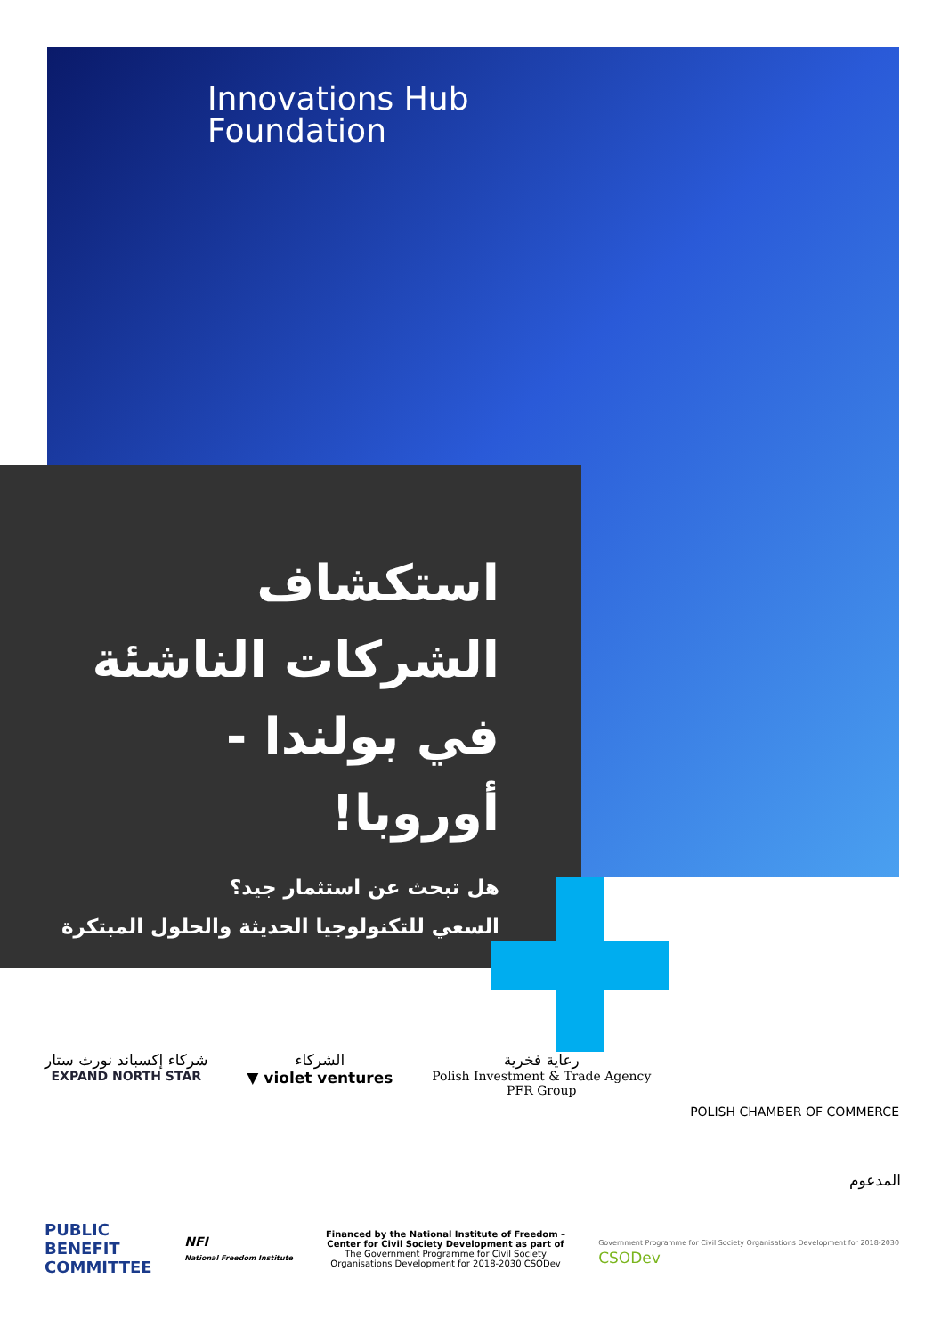Innovations Hub
Foundation
استكشاف الشركات الناشئة في بولندا - أوروبا!
هل تبحث عن استثمار جيد؟
السعي للتكنولوجيا الحديثة والحلول المبتكرة
شركاء إكسباند نورث ستار
EXPAND NORTH STAR
الشركاء
▼ violet ventures
رعاية فخرية
Polish Investment & Trade Agency
PFR Group
POLISH CHAMBER OF COMMERCE
المدعوم
PUBLIC
BENEFIT
COMMITTEE
NFI
National Freedom Institute
Financed by the National Institute of Freedom – Center for Civil Society Development as part of The Government Programme for Civil Society Organisations Development for 2018-2030 CSODev
Government Programme for Civil Society Organisations Development for 2018-2030
CSODev